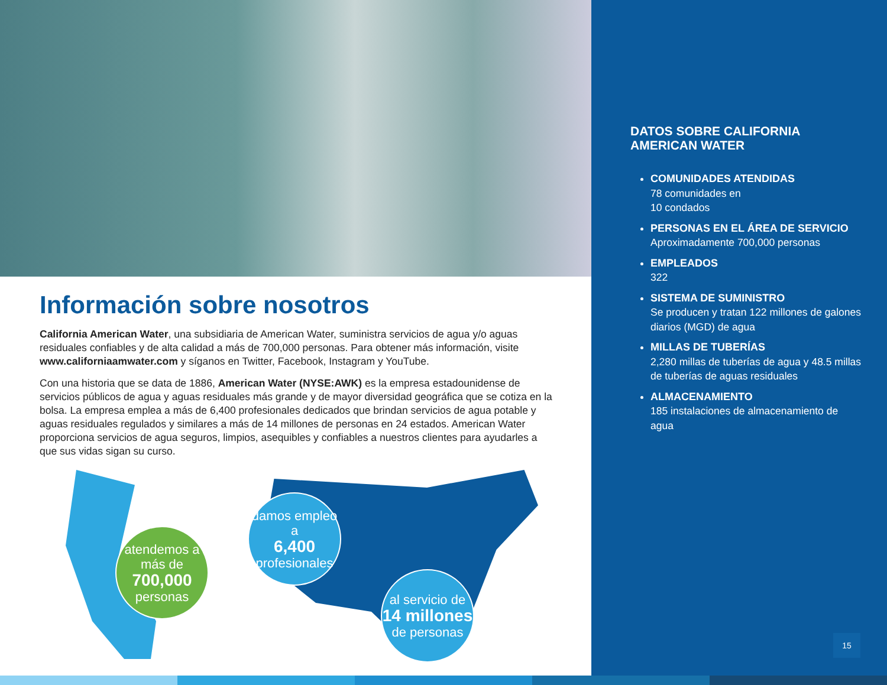Información sobre nosotros
California American Water, una subsidiaria de American Water, suministra servicios de agua y/o aguas residuales confiables y de alta calidad a más de 700,000 personas. Para obtener más información, visite www.californiaamwater.com y síganos en Twitter, Facebook, Instagram y YouTube.
Con una historia que se data de 1886, American Water (NYSE:AWK) es la empresa estadounidense de servicios públicos de agua y aguas residuales más grande y de mayor diversidad geográfica que se cotiza en la bolsa. La empresa emplea a más de 6,400 profesionales dedicados que brindan servicios de agua potable y aguas residuales regulados y similares a más de 14 millones de personas en 24 estados. American Water proporciona servicios de agua seguros, limpios, asequibles y confiables a nuestros clientes para ayudarles a que sus vidas sigan su curso.
atendemos a más de
700,000
personas
damos empleo a
6,400
profesionales
al servicio de
14 millones
de personas
DATOS SOBRE CALIFORNIA AMERICAN WATER
COMUNIDADES ATENDIDAS
78 comunidades en
10 condados
PERSONAS EN EL ÁREA DE SERVICIO
Aproximadamente 700,000 personas
EMPLEADOS
322
SISTEMA DE SUMINISTRO
Se producen y tratan 122 millones de galones diarios (MGD) de agua
MILLAS DE TUBERÍAS
2,280 millas de tuberías de agua y 48.5 millas de tuberías de aguas residuales
ALMACENAMIENTO
185 instalaciones de almacenamiento de agua
15